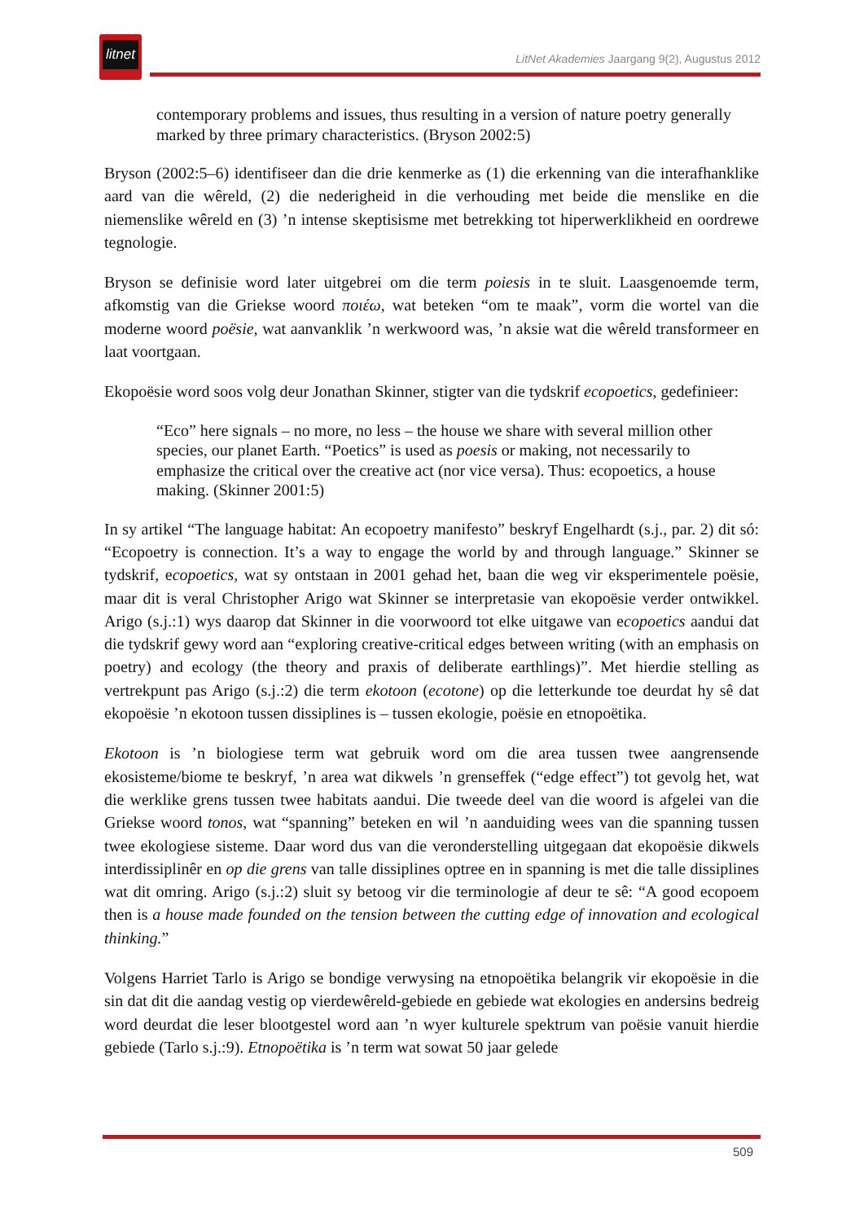litnet
LitNet Akademies Jaargang 9(2), Augustus 2012
contemporary problems and issues, thus resulting in a version of nature poetry generally marked by three primary characteristics. (Bryson 2002:5)
Bryson (2002:5–6) identifiseer dan die drie kenmerke as (1) die erkenning van die interafhanklike aard van die wêreld, (2) die nederigheid in die verhouding met beide die menslike en die niemenslike wêreld en (3) ’n intense skeptisisme met betrekking tot hiperwerklikheid en oordrewe tegnologie.
Bryson se definisie word later uitgebrei om die term poiesis in te sluit. Laasgenoemde term, afkomstig van die Griekse woord ποιέω, wat beteken “om te maak”, vorm die wortel van die moderne woord poësie, wat aanvanklik ’n werkwoord was, ’n aksie wat die wêreld transformeer en laat voortgaan.
Ekopoësie word soos volg deur Jonathan Skinner, stigter van die tydskrif ecopoetics, gedefinieer:
“Eco” here signals – no more, no less – the house we share with several million other species, our planet Earth. “Poetics” is used as poesis or making, not necessarily to emphasize the critical over the creative act (nor vice versa). Thus: ecopoetics, a house making. (Skinner 2001:5)
In sy artikel “The language habitat: An ecopoetry manifesto” beskryf Engelhardt (s.j., par. 2) dit só: “Ecopoetry is connection. It’s a way to engage the world by and through language.” Skinner se tydskrif, ecopoetics, wat sy ontstaan in 2001 gehad het, baan die weg vir eksperimentele poësie, maar dit is veral Christopher Arigo wat Skinner se interpretasie van ekopoësie verder ontwikkel. Arigo (s.j.:1) wys daarop dat Skinner in die voorwoord tot elke uitgawe van ecopoetics aandui dat die tydskrif gewy word aan “exploring creative-critical edges between writing (with an emphasis on poetry) and ecology (the theory and praxis of deliberate earthlings)”. Met hierdie stelling as vertrekpunt pas Arigo (s.j.:2) die term ekotoon (ecotone) op die letterkunde toe deurdat hy sê dat ekopoësie ’n ekotoon tussen dissiplines is – tussen ekologie, poësie en etnopoëtika.
Ekotoon is ’n biologiese term wat gebruik word om die area tussen twee aangrensende ekosisteme/biome te beskryf, ’n area wat dikwels ’n grenseffek (“edge effect”) tot gevolg het, wat die werklike grens tussen twee habitats aandui. Die tweede deel van die woord is afgelei van die Griekse woord tonos, wat “spanning” beteken en wil ’n aanduiding wees van die spanning tussen twee ekologiese sisteme. Daar word dus van die veronderstelling uitgegaan dat ekopoësie dikwels interdissiplinêr en op die grens van talle dissiplines optree en in spanning is met die talle dissiplines wat dit omring. Arigo (s.j.:2) sluit sy betoog vir die terminologie af deur te sê: “A good ecopoem then is a house made founded on the tension between the cutting edge of innovation and ecological thinking.”
Volgens Harriet Tarlo is Arigo se bondige verwysing na etnopoëtika belangrik vir ekopoësie in die sin dat dit die aandag vestig op vierdewêreld-gebiede en gebiede wat ekologies en andersins bedreig word deurdat die leser blootgestel word aan ’n wyer kulturele spektrum van poësie vanuit hierdie gebiede (Tarlo s.j.:9). Etnopoëtika is ’n term wat sowat 50 jaar gelede
509